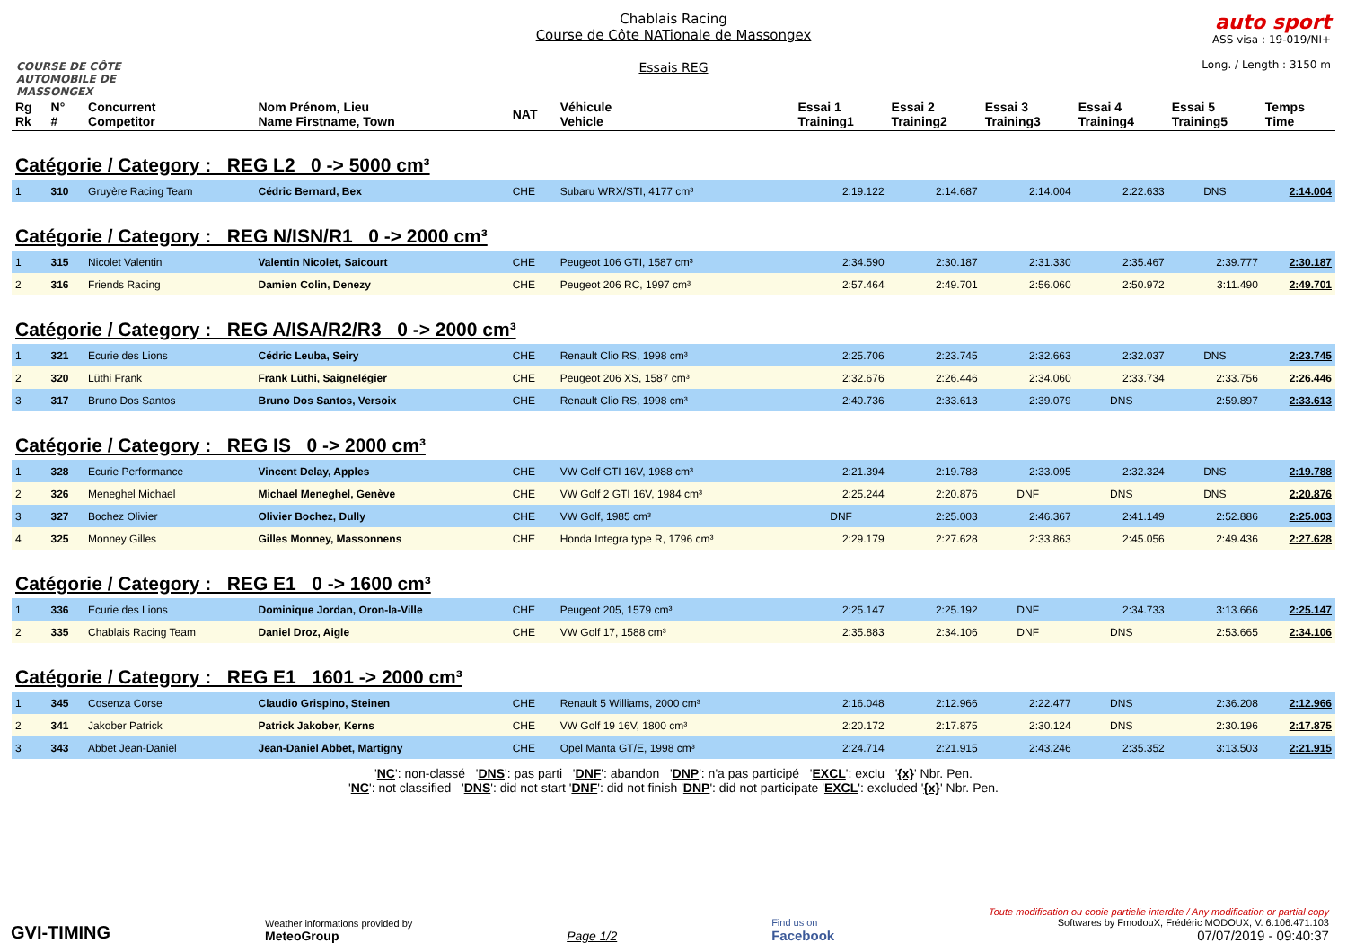COURSE DE CÔTE AUTOMOBILE DE MASSONGEX
Chablais Racing
Course de Côte NATionale de Massongex
Essais REG
auto sport
ASS visa : 19-019/NI+
Long. / Length : 3150 m
| Rg Rk | N° # | Concurrent Competitor | Nom Prénom, Lieu Name Firstname, Town | NAT | Véhicule Vehicle | Essai 1 Training1 | Essai 2 Training2 | Essai 3 Training3 | Essai 4 Training4 | Essai 5 Training5 | Temps Time |
| --- | --- | --- | --- | --- | --- | --- | --- | --- | --- | --- | --- |
| Catégorie / Category : REG L2 0 -> 5000 cm³ | | | | | | | | | | | |
| 1 | 310 | Gruyère Racing Team | Cédric Bernard, Bex | CHE | Subaru WRX/STI, 4177 cm³ | 2:19.122 | 2:14.687 | 2:14.004 | 2:22.633 | DNS | 2:14.004 |
| Catégorie / Category : REG N/ISN/R1 0 -> 2000 cm³ | | | | | | | | | | | |
| 1 | 315 | Nicolet Valentin | Valentin Nicolet, Saicourt | CHE | Peugeot 106 GTI, 1587 cm³ | 2:34.590 | 2:30.187 | 2:31.330 | 2:35.467 | 2:39.777 | 2:30.187 |
| 2 | 316 | Friends Racing | Damien Colin, Denezy | CHE | Peugeot 206 RC, 1997 cm³ | 2:57.464 | 2:49.701 | 2:56.060 | 2:50.972 | 3:11.490 | 2:49.701 |
| Catégorie / Category : REG A/ISA/R2/R3 0 -> 2000 cm³ | | | | | | | | | | | |
| 1 | 321 | Ecurie des Lions | Cédric Leuba, Seiry | CHE | Renault Clio RS, 1998 cm³ | 2:25.706 | 2:23.745 | 2:32.663 | 2:32.037 | DNS | 2:23.745 |
| 2 | 320 | Lüthi Frank | Frank Lüthi, Saignelégier | CHE | Peugeot 206 XS, 1587 cm³ | 2:32.676 | 2:26.446 | 2:34.060 | 2:33.734 | 2:33.756 | 2:26.446 |
| 3 | 317 | Bruno Dos Santos | Bruno Dos Santos, Versoix | CHE | Renault Clio RS, 1998 cm³ | 2:40.736 | 2:33.613 | 2:39.079 | DNS | 2:59.897 | 2:33.613 |
| Catégorie / Category : REG IS 0 -> 2000 cm³ | | | | | | | | | | | |
| 1 | 328 | Ecurie Performance | Vincent Delay, Apples | CHE | VW Golf GTI 16V, 1988 cm³ | 2:21.394 | 2:19.788 | 2:33.095 | 2:32.324 | DNS | 2:19.788 |
| 2 | 326 | Meneghel Michael | Michael Meneghel, Genève | CHE | VW Golf 2 GTI 16V, 1984 cm³ | 2:25.244 | 2:20.876 | DNF | DNS | DNS | 2:20.876 |
| 3 | 327 | Bochez Olivier | Olivier Bochez, Dully | CHE | VW Golf, 1985 cm³ | DNF | 2:25.003 | 2:46.367 | 2:41.149 | 2:52.886 | 2:25.003 |
| 4 | 325 | Monney Gilles | Gilles Monney, Massonnens | CHE | Honda Integra type R, 1796 cm³ | 2:29.179 | 2:27.628 | 2:33.863 | 2:45.056 | 2:49.436 | 2:27.628 |
| Catégorie / Category : REG E1 0 -> 1600 cm³ | | | | | | | | | | | |
| 1 | 336 | Ecurie des Lions | Dominique Jordan, Oron-la-Ville | CHE | Peugeot 205, 1579 cm³ | 2:25.147 | 2:25.192 | DNF | 2:34.733 | 3:13.666 | 2:25.147 |
| 2 | 335 | Chablais Racing Team | Daniel Droz, Aigle | CHE | VW Golf 17, 1588 cm³ | 2:35.883 | 2:34.106 | DNF | DNS | 2:53.665 | 2:34.106 |
| Catégorie / Category : REG E1 1601 -> 2000 cm³ | | | | | | | | | | | |
| 1 | 345 | Cosenza Corse | Claudio Grispino, Steinen | CHE | Renault 5 Williams, 2000 cm³ | 2:16.048 | 2:12.966 | 2:22.477 | DNS | 2:36.208 | 2:12.966 |
| 2 | 341 | Jakober Patrick | Patrick Jakober, Kerns | CHE | VW Golf 19 16V, 1800 cm³ | 2:20.172 | 2:17.875 | 2:30.124 | DNS | 2:30.196 | 2:17.875 |
| 3 | 343 | Abbet Jean-Daniel | Jean-Daniel Abbet, Martigny | CHE | Opel Manta GT/E, 1998 cm³ | 2:24.714 | 2:21.915 | 2:43.246 | 2:35.352 | 3:13.503 | 2:21.915 |
'NC': non-classé 'DNS': pas parti 'DNF': abandon 'DNP': n'a pas participé 'EXCL': exclu '{x}' Nbr. Pen.
'NC': not classified 'DNS': did not start 'DNF': did not finish 'DNP': did not participate 'EXCL': excluded '{x}' Nbr. Pen.
GVI-TIMING
Weather informations provided by
MeteoGroup
Page 1/2
Find us on
Facebook
Toute modification ou copie partielle interdite / Any modification or partial copy
Softwares by FmodouX, Frédéric MODOUX, V. 6.106.471.103
07/07/2019 - 09:40:37